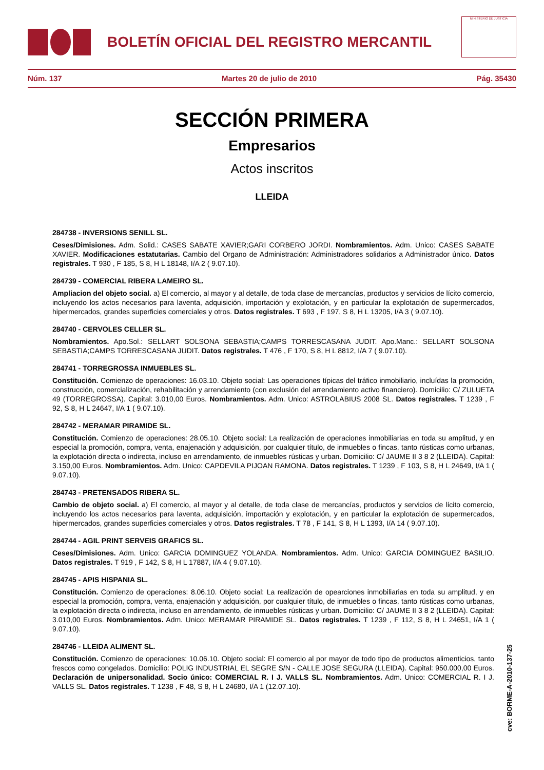BOLETÍN OFICIAL DEL REGISTRO MERCANTIL
MINISTERIO DE JUSTICIA
Núm. 137 Martes 20 de julio de 2010 Pág. 35430
SECCIÓN PRIMERA
Empresarios
Actos inscritos
LLEIDA
284738 - INVERSIONS SENILL SL.
Ceses/Dimisiones. Adm. Solid.: CASES SABATE XAVIER;GARI CORBERO JORDI. Nombramientos. Adm. Unico: CASES SABATE XAVIER. Modificaciones estatutarias. Cambio del Organo de Administración: Administradores solidarios a Administrador único. Datos registrales. T 930 , F 185, S 8, H L 18148, I/A 2 ( 9.07.10).
284739 - COMERCIAL RIBERA LAMEIRO SL.
Ampliacion del objeto social. a) El comercio, al mayor y al detalle, de toda clase de mercancías, productos y servicios de lícito comercio, incluyendo los actos necesarios para laventa, adquisición, importación y explotación, y en particular la explotación de supermercados, hipermercados, grandes superficies comerciales y otros. Datos registrales. T 693 , F 197, S 8, H L 13205, I/A 3 ( 9.07.10).
284740 - CERVOLES CELLER SL.
Nombramientos. Apo.Sol.: SELLART SOLSONA SEBASTIA;CAMPS TORRESCASANA JUDIT. Apo.Manc.: SELLART SOLSONA SEBASTIA;CAMPS TORRESCASANA JUDIT. Datos registrales. T 476 , F 170, S 8, H L 8812, I/A 7 ( 9.07.10).
284741 - TORREGROSSA INMUEBLES SL.
Constitución. Comienzo de operaciones: 16.03.10. Objeto social: Las operaciones típicas del tráfico inmobiliario, incluídas la promoción, construcción, comercialización, rehabilitación y arrendamiento (con exclusión del arrendamiento activo financiero). Domicilio: C/ ZULUETA 49 (TORREGROSSA). Capital: 3.010,00 Euros. Nombramientos. Adm. Unico: ASTROLABIUS 2008 SL. Datos registrales. T 1239 , F 92, S 8, H L 24647, I/A 1 ( 9.07.10).
284742 - MERAMAR PIRAMIDE SL.
Constitución. Comienzo de operaciones: 28.05.10. Objeto social: La realización de operaciones inmobiliarias en toda su amplitud, y en especial la promoción, compra, venta, enajenación y adquisición, por cualquier título, de inmuebles o fincas, tanto rústicas como urbanas, la explotación directa o indirecta, incluso en arrendamiento, de inmuebles rústicas y urban. Domicilio: C/ JAUME II 3 8 2 (LLEIDA). Capital: 3.150,00 Euros. Nombramientos. Adm. Unico: CAPDEVILA PIJOAN RAMONA. Datos registrales. T 1239 , F 103, S 8, H L 24649, I/A 1 ( 9.07.10).
284743 - PRETENSADOS RIBERA SL.
Cambio de objeto social. a) El comercio, al mayor y al detalle, de toda clase de mercancías, productos y servicios de lícito comercio, incluyendo los actos necesarios para laventa, adquisición, importación y explotación, y en particular la explotación de supermercados, hipermercados, grandes superficies comerciales y otros. Datos registrales. T 78 , F 141, S 8, H L 1393, I/A 14 ( 9.07.10).
284744 - AGIL PRINT SERVEIS GRAFICS SL.
Ceses/Dimisiones. Adm. Unico: GARCIA DOMINGUEZ YOLANDA. Nombramientos. Adm. Unico: GARCIA DOMINGUEZ BASILIO. Datos registrales. T 919 , F 142, S 8, H L 17887, I/A 4 ( 9.07.10).
284745 - APIS HISPANIA SL.
Constitución. Comienzo de operaciones: 8.06.10. Objeto social: La realización de opearciones inmobiliarias en toda su amplitud, y en especial la promoción, compra, venta, enajenación y adquisición, por cualquier título, de inmuebles o fincas, tanto rústicas como urbanas, la explotación directa o indirecta, incluso en arrendamiento, de inmuebles rústicas y urban. Domicilio: C/ JAUME II 3 8 2 (LLEIDA). Capital: 3.010,00 Euros. Nombramientos. Adm. Unico: MERAMAR PIRAMIDE SL. Datos registrales. T 1239 , F 112, S 8, H L 24651, I/A 1 ( 9.07.10).
284746 - LLEIDA ALIMENT SL.
Constitución. Comienzo de operaciones: 10.06.10. Objeto social: El comercio al por mayor de todo tipo de productos alimenticios, tanto frescos como congelados. Domicilio: POLIG INDUSTRIAL EL SEGRE S/N - CALLE JOSE SEGURA (LLEIDA). Capital: 950.000,00 Euros. Declaración de unipersonalidad. Socio único: COMERCIAL R. I J. VALLS SL. Nombramientos. Adm. Unico: COMERCIAL R. I J. VALLS SL. Datos registrales. T 1238 , F 48, S 8, H L 24680, I/A 1 (12.07.10).
cve: BORME-A-2010-137-25